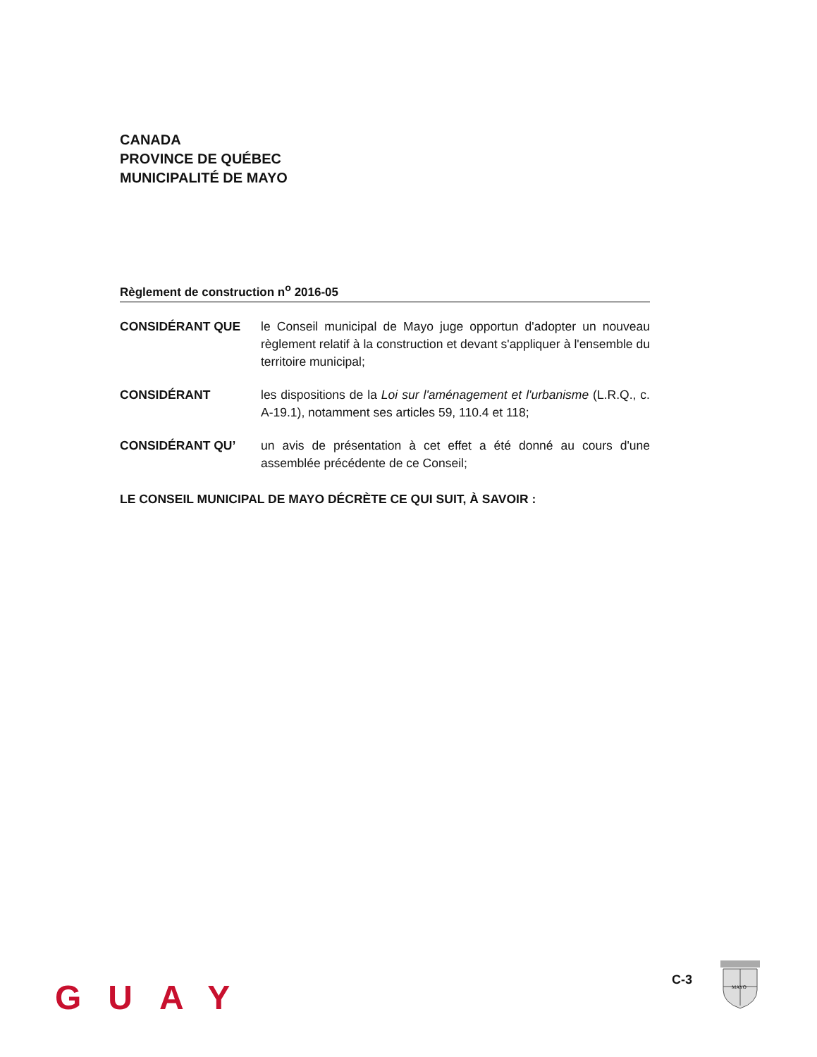CANADA
PROVINCE DE QUÉBEC
MUNICIPALITÉ DE MAYO
Règlement de construction n<sup>o</sup> 2016-05
CONSIDÉRANT QUE le Conseil municipal de Mayo juge opportun d'adopter un nouveau règlement relatif à la construction et devant s'appliquer à l'ensemble du territoire municipal;
CONSIDÉRANT les dispositions de la Loi sur l'aménagement et l'urbanisme (L.R.Q., c. A-19.1), notamment ses articles 59, 110.4 et 118;
CONSIDÉRANT QU’ un avis de présentation à cet effet a été donné au cours d'une assemblée précédente de ce Conseil;
LE CONSEIL MUNICIPAL DE MAYO DÉCRÈTE CE QUI SUIT, À SAVOIR :
GUAY C-3
MAYO